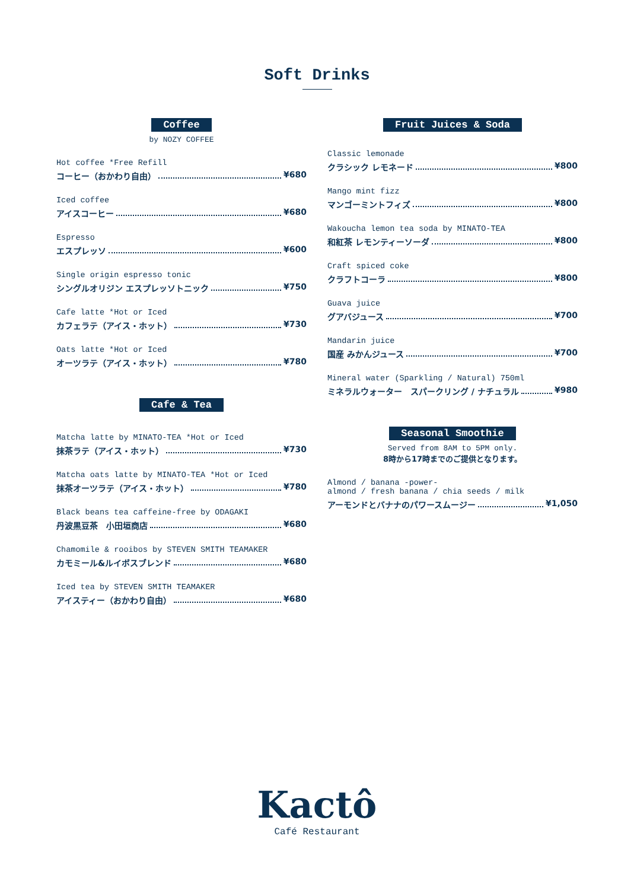Soft Drinks
Coffee
by NOZY COFFEE
Hot coffee *Free Refill
コーヒー（おかわり自由） ¥680
Iced coffee
アイスコーヒー ¥680
Espresso
エスプレッソ ¥600
Single origin espresso tonic
シングルオリジン エスプレッソトニック ¥750
Cafe latte *Hot or Iced
カフェラテ（アイス・ホット） ¥730
Oats latte *Hot or Iced
オーツラテ（アイス・ホット） ¥780
Cafe & Tea
Matcha latte by MINATO-TEA *Hot or Iced
抹茶ラテ（アイス・ホット） ¥730
Matcha oats latte by MINATO-TEA *Hot or Iced
抹茶オーツラテ（アイス・ホット） ¥780
Black beans tea caffeine-free by ODAGAKI
丹波黒豆茶　小田垣商店 ¥680
Chamomile & rooibos by STEVEN SMITH TEAMAKER
カモミール&ルイボスブレンド ¥680
Iced tea by STEVEN SMITH TEAMAKER
アイスティー（おかわり自由） ¥680
Fruit Juices & Soda
Classic lemonade
クラシック レモネード ¥800
Mango mint fizz
マンゴーミントフィズ ¥800
Wakoucha lemon tea soda by MINATO-TEA
和紅茶 レモンティーソーダ ¥800
Craft spiced coke
クラフトコーラ ¥800
Guava juice
グアバジュース ¥700
Mandarin juice
国産 みかんジュース ¥700
Mineral water (Sparkling / Natural) 750ml
ミネラルウォーター　スパークリング / ナチュラル ¥980
Seasonal Smoothie
Served from 8AM to 5PM only.
8時から17時までのご提供となります。
Almond / banana -power-
almond / fresh banana / chia seeds / milk
アーモンドとバナナのパワースムージー ¥1,050
Kactô
Café Restaurant